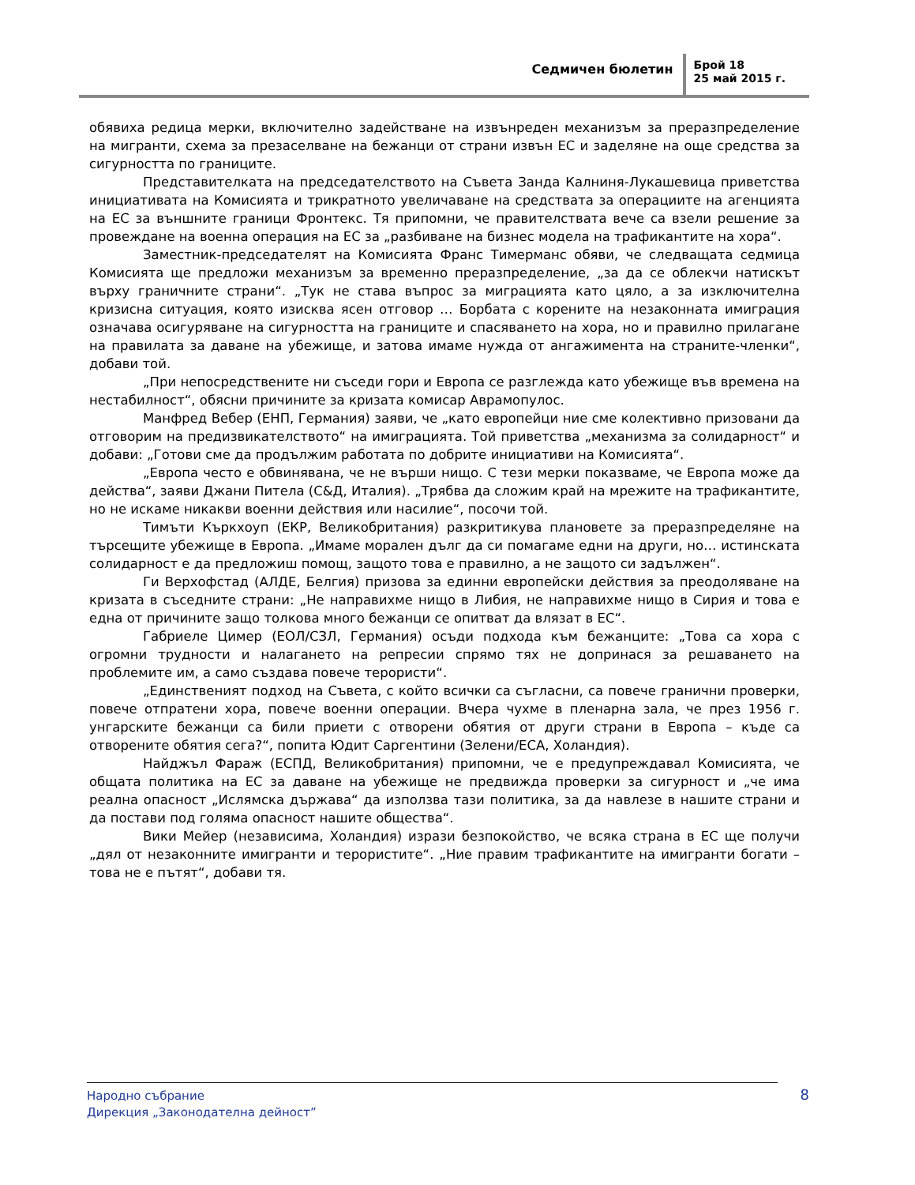Седмичен бюлетин
Брой 18
25 май 2015 г.
обявиха редица мерки, включително задействане на извънреден механизъм за преразпределение на мигранти, схема за презаселване на бежанци от страни извън ЕС и заделяне на още средства за сигурността по границите.
Представителката на председателството на Съвета Занда Калниня-Лукашевица приветства инициативата на Комисията и трикратното увеличаване на средствата за операциите на агенцията на ЕС за външните граници Фронтекс. Тя припомни, че правителствата вече са взели решение за провеждане на военна операция на ЕС за „разбиване на бизнес модела на трафикантите на хора“.
Заместник-председателят на Комисията Франс Тимерманс обяви, че следващата седмица Комисията ще предложи механизъм за временно преразпределение, „за да се облекчи натискът върху граничните страни“. „Тук не става въпрос за миграцията като цяло, а за изключителна кризисна ситуация, която изисква ясен отговор … Борбата с корените на незаконната имиграция означава осигуряване на сигурността на границите и спасяването на хора, но и правилно прилагане на правилата за даване на убежище, и затова имаме нужда от ангажимента на страните-членки“, добави той.
„При непосредствените ни съседи гори и Европа се разглежда като убежище във времена на нестабилност“, обясни причините за кризата комисар Аврамопулос.
Манфред Вебер (ЕНП, Германия) заяви, че „като европейци ние сме колективно призовани да отговорим на предизвикателството“ на имиграцията. Той приветства „механизма за солидарност“ и добави: „Готови сме да продължим работата по добрите инициативи на Комисията“.
„Европа често е обвинявана, че не върши нищо. С тези мерки показваме, че Европа може да действа“, заяви Джани Питела (С&Д, Италия). „Трябва да сложим край на мрежите на трафикантите, но не искаме никакви военни действия или насилие“, посочи той.
Тимъти Къркхоуп (ЕКР, Великобритания) разкритикува плановете за преразпределяне на търсещите убежище в Европа. „Имаме морален дълг да си помагаме едни на други, но… истинската солидарност е да предложиш помощ, защото това е правилно, а не защото си задължен“.
Ги Верхофстад (АЛДЕ, Белгия) призова за единни европейски действия за преодоляване на кризата в съседните страни: „Не направихме нищо в Либия, не направихме нищо в Сирия и това е една от причините защо толкова много бежанци се опитват да влязат в ЕС“.
Габриеле Цимер (ЕОЛ/СЗЛ, Германия) осъди подхода към бежанците: „Това са хора с огромни трудности и налагането на репресии спрямо тях не допринася за решаването на проблемите им, а само създава повече терористи“.
„Единственият подход на Съвета, с който всички са съгласни, са повече гранични проверки, повече отпратени хора, повече военни операции. Вчера чухме в пленарна зала, че през 1956 г. унгарските бежанци са били приети с отворени обятия от други страни в Европа – къде са отворените обятия сега?“, попита Юдит Саргентини (Зелени/ЕСА, Холандия).
Найджъл Фараж (ЕСПД, Великобритания) припомни, че е предупреждавал Комисията, че общата политика на ЕС за даване на убежище не предвижда проверки за сигурност и „че има реална опасност „Ислямска държава“ да използва тази политика, за да навлезе в нашите страни и да постави под голяма опасност нашите общества“.
Вики Мейер (независима, Холандия) изрази безпокойство, че всяка страна в ЕС ще получи „дял от незаконните имигранти и терористите“. „Ние правим трафикантите на имигранти богати – това не е пътят“, добави тя.
Народно събрание
Дирекция „Законодателна дейност”
8